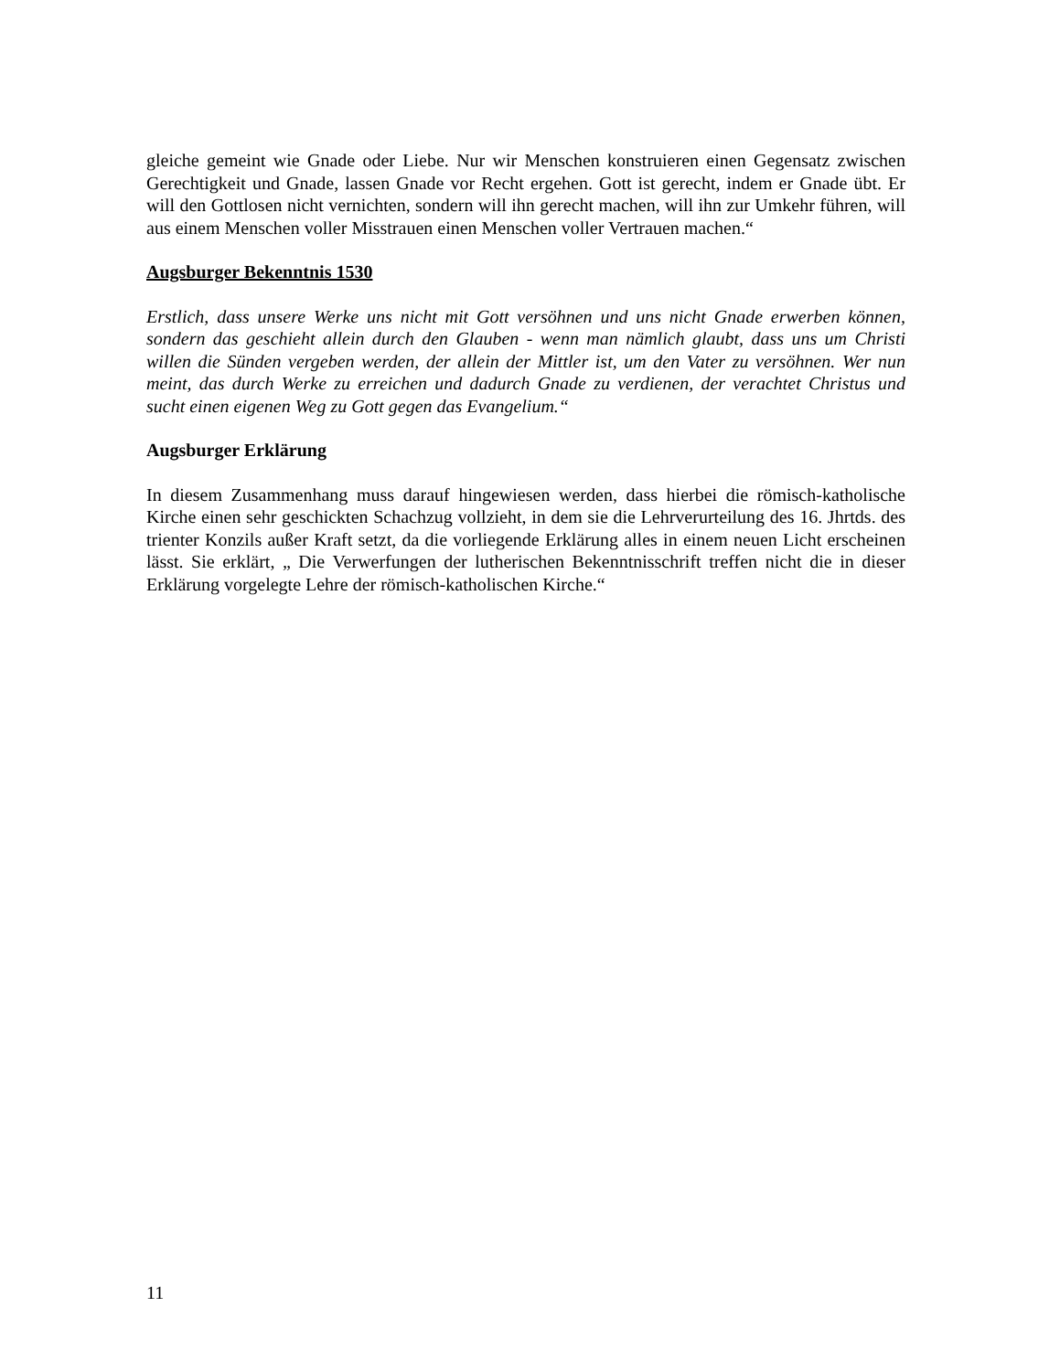gleiche gemeint wie Gnade oder Liebe. Nur wir Menschen konstruieren einen Gegensatz zwischen Gerechtigkeit und Gnade, lassen Gnade vor Recht ergehen. Gott ist gerecht, indem er Gnade übt. Er will den Gottlosen nicht vernichten, sondern will ihn gerecht machen, will ihn zur Umkehr führen, will aus einem Menschen voller Misstrauen einen Menschen voller Vertrauen machen.“
Augsburger Bekenntnis 1530
Erstlich, dass unsere Werke uns nicht mit Gott versöhnen und uns nicht Gnade erwerben können, sondern das geschieht allein durch den Glauben - wenn man nämlich glaubt, dass uns um Christi willen die Sünden vergeben werden, der allein der Mittler ist, um den Vater zu versöhnen. Wer nun meint, das durch Werke zu erreichen und dadurch Gnade zu verdienen, der verachtet Christus und sucht einen eigenen Weg zu Gott gegen das Evangelium.“
Augsburger Erklärung
In diesem Zusammenhang muss darauf hingewiesen werden, dass hierbei die römisch-katholische Kirche einen sehr geschickten Schachzug vollzieht, in dem sie die Lehrverurteilung des 16. Jhrtds. des trienter Konzils außer Kraft setzt, da die vorliegende Erklärung alles in einem neuen Licht erscheinen lässt. Sie erklärt, „ Die Verwerfungen der lutherischen Bekenntnisschrift treffen nicht die in dieser Erklärung vorgelegte Lehre der römisch-katholischen Kirche.“
11